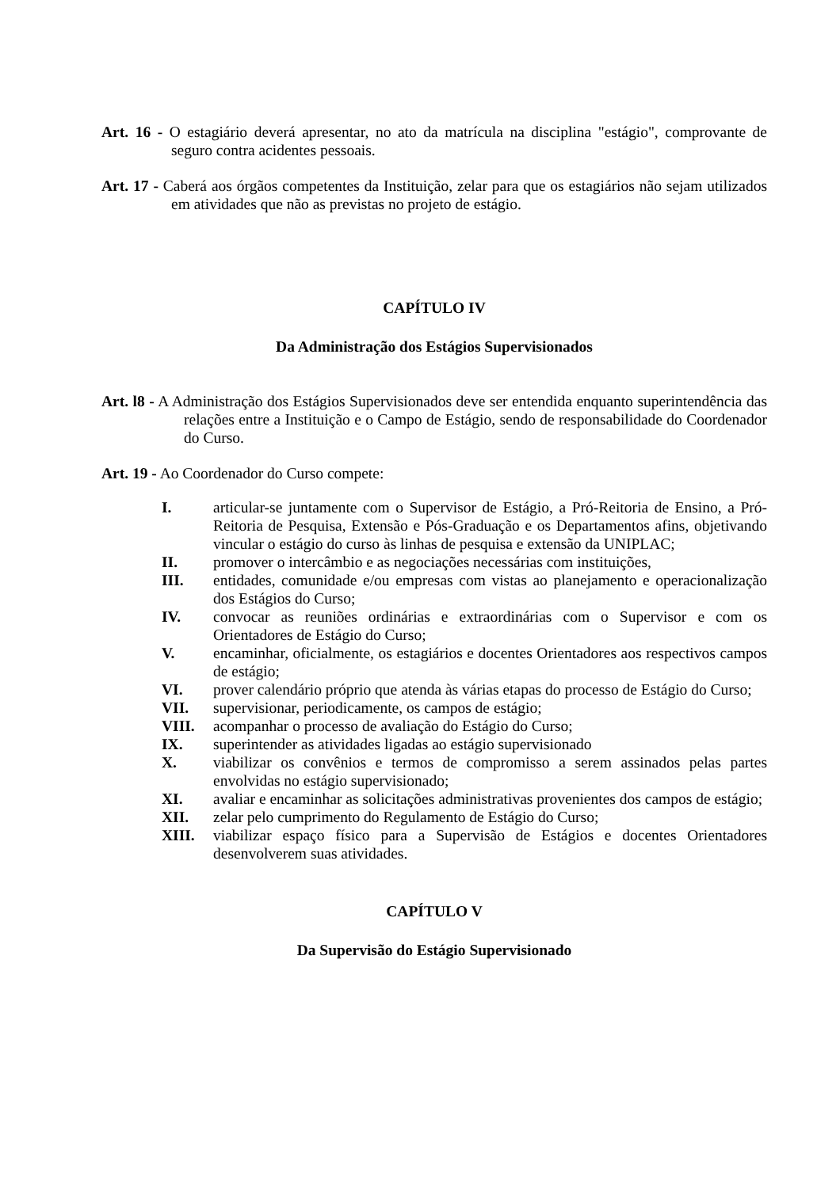Art. 16 - O estagiário deverá apresentar, no ato da matrícula na disciplina "estágio", comprovante de seguro contra acidentes pessoais.
Art. 17 - Caberá aos órgãos competentes da Instituição, zelar para que os estagiários não sejam utilizados em atividades que não as previstas no projeto de estágio.
CAPÍTULO IV
Da Administração dos Estágios Supervisionados
Art. l8 - A Administração dos Estágios Supervisionados deve ser entendida enquanto superintendência das relações entre a Instituição e o Campo de Estágio, sendo de responsabilidade do Coordenador do Curso.
Art. 19 - Ao Coordenador do Curso compete:
I. articular-se juntamente com o Supervisor de Estágio, a Pró-Reitoria de Ensino, a Pró-Reitoria de Pesquisa, Extensão e Pós-Graduação e os Departamentos afins, objetivando vincular o estágio do curso às linhas de pesquisa e extensão da UNIPLAC;
II. promover o intercâmbio e as negociações necessárias com instituições,
III. entidades, comunidade e/ou empresas com vistas ao planejamento e operacionalização dos Estágios do Curso;
IV. convocar as reuniões ordinárias e extraordinárias com o Supervisor e com os Orientadores de Estágio do Curso;
V. encaminhar, oficialmente, os estagiários e docentes Orientadores aos respectivos campos de estágio;
VI. prover calendário próprio que atenda às várias etapas do processo de Estágio do Curso;
VII. supervisionar, periodicamente, os campos de estágio;
VIII. acompanhar o processo de avaliação do Estágio do Curso;
IX. superintender as atividades ligadas ao estágio supervisionado
X. viabilizar os convênios e termos de compromisso a serem assinados pelas partes envolvidas no estágio supervisionado;
XI. avaliar e encaminhar as solicitações administrativas provenientes dos campos de estágio;
XII. zelar pelo cumprimento do Regulamento de Estágio do Curso;
XIII. viabilizar espaço físico para a Supervisão de Estágios e docentes Orientadores desenvolverem suas atividades.
CAPÍTULO V
Da Supervisão do Estágio Supervisionado